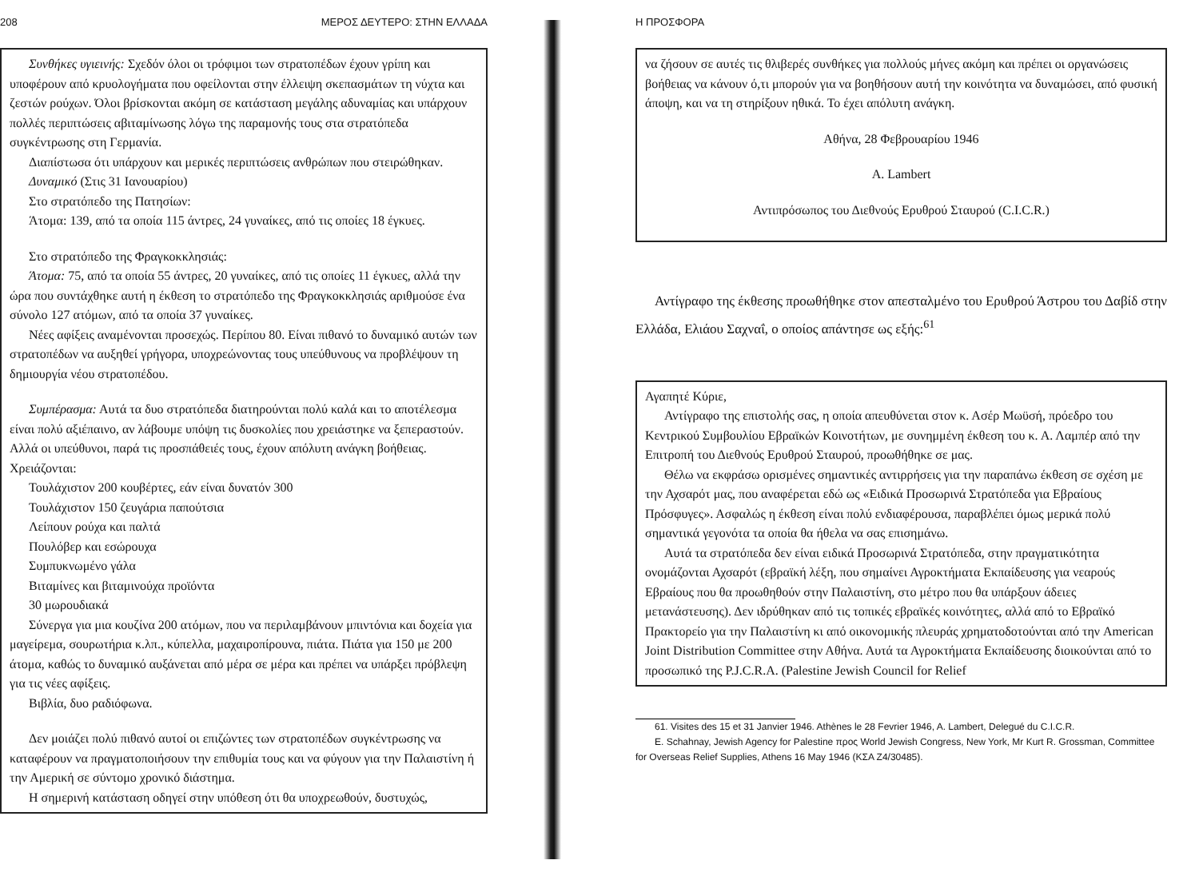208 ΜΕΡΟΣ ΔΕΥΤΕΡΟ: ΣΤΗΝ ΕΛΛΑΔΑ
Συνθήκες υγιεινής: Σχεδόν όλοι οι τρόφιμοι των στρατοπέδων έχουν γρίπη και υποφέρουν από κρυολογήματα που οφείλονται στην έλλειψη σκεπασμάτων τη νύχτα και ζεστών ρούχων. Όλοι βρίσκονται ακόμη σε κατάσταση μεγάλης αδυναμίας και υπάρχουν πολλές περιπτώσεις αβιταμίνωσης λόγω της παραμονής τους στα στρατόπεδα συγκέντρωσης στη Γερμανία.
Διαπίστωσα ότι υπάρχουν και μερικές περιπτώσεις ανθρώπων που στειρώθηκαν.
Δυναμικό (Στις 31 Ιανουαρίου)
Στο στρατόπεδο της Πατησίων:
Άτομα: 139, από τα οποία 115 άντρες, 24 γυναίκες, από τις οποίες 18 έγκυες.
Στο στρατόπεδο της Φραγκοκκλησιάς:
Άτομα: 75, από τα οποία 55 άντρες, 20 γυναίκες, από τις οποίες 11 έγκυες, αλλά την ώρα που συντάχθηκε αυτή η έκθεση το στρατόπεδο της Φραγκοκκλησιάς αριθμούσε ένα σύνολο 127 ατόμων, από τα οποία 37 γυναίκες.
Νέες αφίξεις αναμένονται προσεχώς. Περίπου 80. Είναι πιθανό το δυναμικό αυτών των στρατοπέδων να αυξηθεί γρήγορα, υποχρεώνοντας τους υπεύθυνους να προβλέψουν τη δημιουργία νέου στρατοπέδου.
Συμπέρασμα: Αυτά τα δυο στρατόπεδα διατηρούνται πολύ καλά και το αποτέλεσμα είναι πολύ αξιέπαινο, αν λάβουμε υπόψη τις δυσκολίες που χρειάστηκε να ξεπεραστούν. Αλλά οι υπεύθυνοι, παρά τις προσπάθειές τους, έχουν απόλυτη ανάγκη βοήθειας. Χρειάζονται:
Τουλάχιστον 200 κουβέρτες, εάν είναι δυνατόν 300
Τουλάχιστον 150 ζευγάρια παπούτσια
Λείπουν ρούχα και παλτά
Πουλόβερ και εσώρουχα
Συμπυκνωμένο γάλα
Βιταμίνες και βιταμινούχα προϊόντα
30 μωρουδιακά
Σύνεργα για μια κουζίνα 200 ατόμων, που να περιλαμβάνουν μπιντόνια και δοχεία για μαγείρεμα, σουρωτήρια κ.λπ., κύπελλα, μαχαιροπίρουνα, πιάτα. Πιάτα για 150 με 200 άτομα, καθώς το δυναμικό αυξάνεται από μέρα σε μέρα και πρέπει να υπάρξει πρόβλεψη για τις νέες αφίξεις.
Βιβλία, δυο ραδιόφωνα.
Δεν μοιάζει πολύ πιθανό αυτοί οι επιζώντες των στρατοπέδων συγκέντρωσης να καταφέρουν να πραγματοποιήσουν την επιθυμία τους και να φύγουν για την Παλαιστίνη ή την Αμερική σε σύντομο χρονικό διάστημα.
Η σημερινή κατάσταση οδηγεί στην υπόθεση ότι θα υποχρεωθούν, δυστυχώς,
Η ΠΡΟΣΦΟΡΑ
να ζήσουν σε αυτές τις θλιβερές συνθήκες για πολλούς μήνες ακόμη και πρέπει οι οργανώσεις βοήθειας να κάνουν ό,τι μπορούν για να βοηθήσουν αυτή την κοινότητα να δυναμώσει, από φυσική άποψη, και να τη στηρίξουν ηθικά. Το έχει απόλυτη ανάγκη.
Αθήνα, 28 Φεβρουαρίου 1946
A. Lambert
Αντιπρόσωπος του Διεθνούς Ερυθρού Σταυρού (C.I.C.R.)
Αντίγραφο της έκθεσης προωθήθηκε στον απεσταλμένο του Ερυθρού Άστρου του Δαβίδ στην Ελλάδα, Ελιάου Σαχναΐ, ο οποίος απάντησε ως εξής:<sup>61</sup>
Αγαπητέ Κύριε,
Αντίγραφο της επιστολής σας, η οποία απευθύνεται στον κ. Ασέρ Μωϋσή, πρόεδρο του Κεντρικού Συμβουλίου Εβραϊκών Κοινοτήτων, με συνημμένη έκθεση του κ. Α. Λαμπέρ από την Επιτροπή του Διεθνούς Ερυθρού Σταυρού, προωθήθηκε σε μας.
Θέλω να εκφράσω ορισμένες σημαντικές αντιρρήσεις για την παραπάνω έκθεση σε σχέση με την Αχσαρότ μας, που αναφέρεται εδώ ως «Ειδικά Προσωρινά Στρατόπεδα για Εβραίους Πρόσφυγες». Ασφαλώς η έκθεση είναι πολύ ενδιαφέρουσα, παραβλέπει όμως μερικά πολύ σημαντικά γεγονότα τα οποία θα ήθελα να σας επισημάνω.
Αυτά τα στρατόπεδα δεν είναι ειδικά Προσωρινά Στρατόπεδα, στην πραγματικότητα ονομάζονται Αχσαρότ (εβραϊκή λέξη, που σημαίνει Αγροκτήματα Εκπαίδευσης για νεαρούς Εβραίους που θα προωθηθούν στην Παλαιστίνη, στο μέτρο που θα υπάρξουν άδειες μετανάστευσης). Δεν ιδρύθηκαν από τις τοπικές εβραϊκές κοινότητες, αλλά από το Εβραϊκό Πρακτορείο για την Παλαιστίνη κι από οικονομικής πλευράς χρηματοδοτούνται από την American Joint Distribution Committee στην Αθήνα. Αυτά τα Αγροκτήματα Εκπαίδευσης διοικούνται από το προσωπικό της P.J.C.R.A. (Palestine Jewish Council for Relief
61. Visites des 15 et 31 Janvier 1946. Athènes le 28 Fevrier 1946, A. Lambert, Delegué du C.I.C.R.
E. Schahnay, Jewish Agency for Palestine προς World Jewish Congress, New York, Mr Kurt R. Grossman, Committee for Overseas Relief Supplies, Athens 16 May 1946 (ΚΣΑ Ζ4/30485).